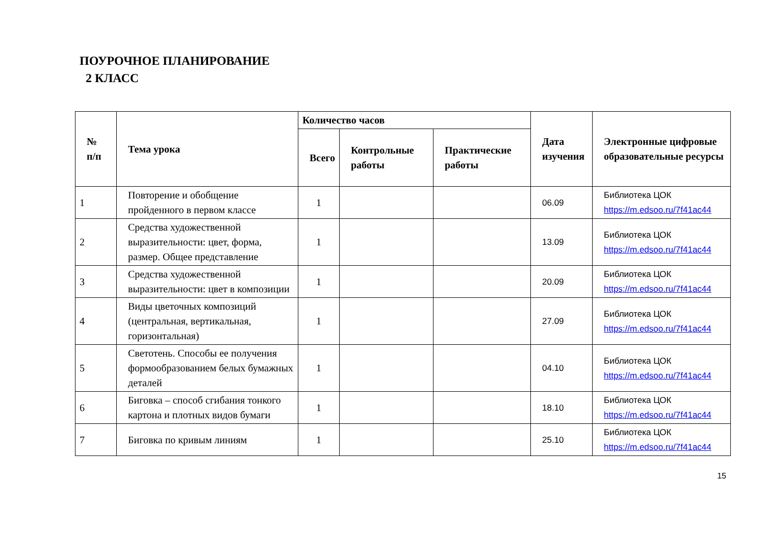ПОУРОЧНОЕ ПЛАНИРОВАНИЕ
2 КЛАСС
| № п/п | Тема урока | Количество часов | | | Дата изучения | Электронные цифровые образовательные ресурсы |
| --- | --- | --- | --- | --- | --- | --- |
| | | Всего | Контрольные работы | Практические работы | | |
| 1 | Повторение и обобщение пройденного в первом классе | 1 | | | 06.09 | Библиотека ЦОК https://m.edsoo.ru/7f41ac44 |
| 2 | Средства художественной выразительности: цвет, форма, размер. Общее представление | 1 | | | 13.09 | Библиотека ЦОК https://m.edsoo.ru/7f41ac44 |
| 3 | Средства художественной выразительности: цвет в композиции | 1 | | | 20.09 | Библиотека ЦОК https://m.edsoo.ru/7f41ac44 |
| 4 | Виды цветочных композиций (центральная, вертикальная, горизонтальная) | 1 | | | 27.09 | Библиотека ЦОК https://m.edsoo.ru/7f41ac44 |
| 5 | Светотень. Способы ее получения формообразованием белых бумажных деталей | 1 | | | 04.10 | Библиотека ЦОК https://m.edsoo.ru/7f41ac44 |
| 6 | Биговка – способ сгибания тонкого картона и плотных видов бумаги | 1 | | | 18.10 | Библиотека ЦОК https://m.edsoo.ru/7f41ac44 |
| 7 | Биговка по кривым линиям | 1 | | | 25.10 | Библиотека ЦОК https://m.edsoo.ru/7f41ac44 |
15